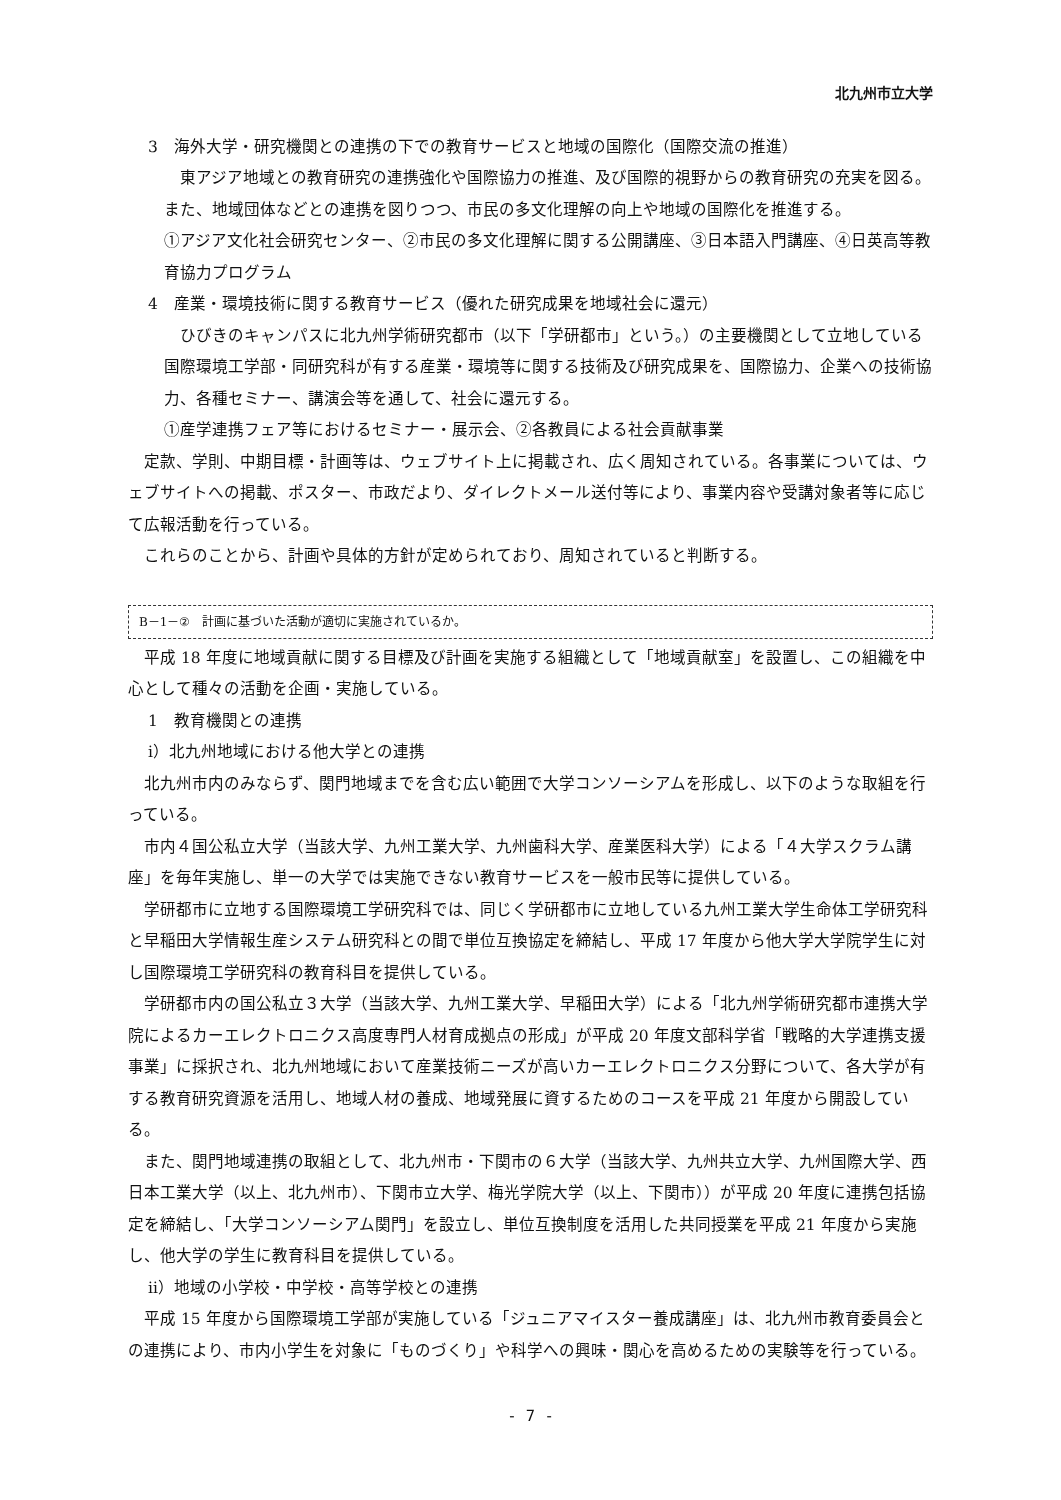北九州市立大学
3　海外大学・研究機関との連携の下での教育サービスと地域の国際化（国際交流の推進）
東アジア地域との教育研究の連携強化や国際協力の推進、及び国際的視野からの教育研究の充実を図る。また、地域団体などとの連携を図りつつ、市民の多文化理解の向上や地域の国際化を推進する。
①アジア文化社会研究センター、②市民の多文化理解に関する公開講座、③日本語入門講座、④日英高等教育協力プログラム
4　産業・環境技術に関する教育サービス（優れた研究成果を地域社会に還元）
ひびきのキャンパスに北九州学術研究都市（以下「学研都市」という。）の主要機関として立地している国際環境工学部・同研究科が有する産業・環境等に関する技術及び研究成果を、国際協力、企業への技術協力、各種セミナー、講演会等を通して、社会に還元する。
①産学連携フェア等におけるセミナー・展示会、②各教員による社会貢献事業
定款、学則、中期目標・計画等は、ウェブサイト上に掲載され、広く周知されている。各事業については、ウェブサイトへの掲載、ポスター、市政だより、ダイレクトメール送付等により、事業内容や受講対象者等に応じて広報活動を行っている。
これらのことから、計画や具体的方針が定められており、周知されていると判断する。
B－1－②　計画に基づいた活動が適切に実施されているか。
平成 18 年度に地域貢献に関する目標及び計画を実施する組織として「地域貢献室」を設置し、この組織を中心として種々の活動を企画・実施している。
1　教育機関との連携
ⅰ）北九州地域における他大学との連携
北九州市内のみならず、関門地域までを含む広い範囲で大学コンソーシアムを形成し、以下のような取組を行っている。
市内４国公私立大学（当該大学、九州工業大学、九州歯科大学、産業医科大学）による「４大学スクラム講座」を毎年実施し、単一の大学では実施できない教育サービスを一般市民等に提供している。
学研都市に立地する国際環境工学研究科では、同じく学研都市に立地している九州工業大学生命体工学研究科と早稲田大学情報生産システム研究科との間で単位互換協定を締結し、平成 17 年度から他大学大学院学生に対し国際環境工学研究科の教育科目を提供している。
学研都市内の国公私立３大学（当該大学、九州工業大学、早稲田大学）による「北九州学術研究都市連携大学院によるカーエレクトロニクス高度専門人材育成拠点の形成」が平成 20 年度文部科学省「戦略的大学連携支援事業」に採択され、北九州地域において産業技術ニーズが高いカーエレクトロニクス分野について、各大学が有する教育研究資源を活用し、地域人材の養成、地域発展に資するためのコースを平成 21 年度から開設している。
また、関門地域連携の取組として、北九州市・下関市の６大学（当該大学、九州共立大学、九州国際大学、西日本工業大学（以上、北九州市）、下関市立大学、梅光学院大学（以上、下関市））が平成 20 年度に連携包括協定を締結し、「大学コンソーシアム関門」を設立し、単位互換制度を活用した共同授業を平成 21 年度から実施し、他大学の学生に教育科目を提供している。
ⅱ）地域の小学校・中学校・高等学校との連携
平成 15 年度から国際環境工学部が実施している「ジュニアマイスター養成講座」は、北九州市教育委員会との連携により、市内小学生を対象に「ものづくり」や科学への興味・関心を高めるための実験等を行っている。
- 7 -